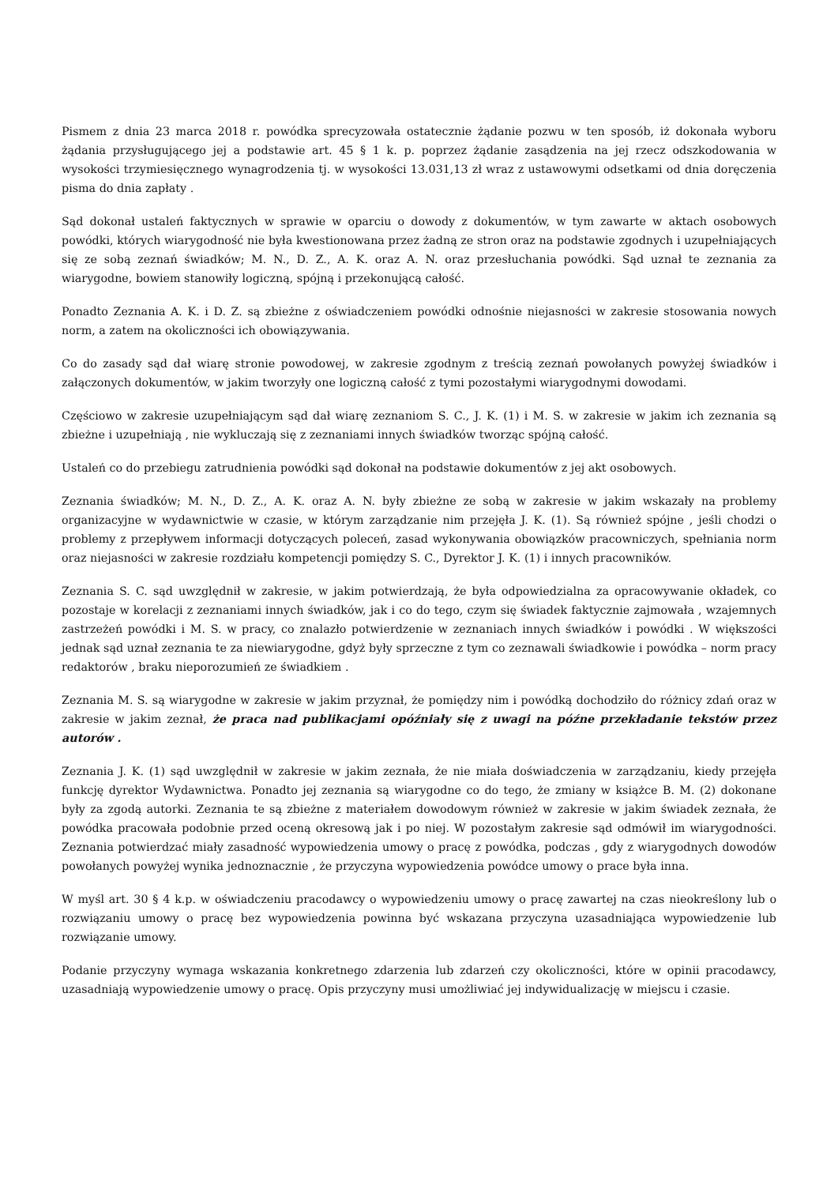Pismem z dnia 23 marca 2018 r. powódka sprecyzowała ostatecznie żądanie pozwu w ten sposób, iż dokonała wyboru żądania przysługującego jej a podstawie art. 45 § 1 k. p. poprzez żądanie zasądzenia na jej rzecz odszkodowania w wysokości trzymiesięcznego wynagrodzenia tj. w wysokości 13.031,13 zł wraz z ustawowymi odsetkami od dnia doręczenia pisma do dnia zapłaty .
Sąd dokonał ustaleń faktycznych w sprawie w oparciu o dowody z dokumentów, w tym zawarte w aktach osobowych powódki, których wiarygodność nie była kwestionowana przez żadną ze stron oraz na podstawie zgodnych i uzupełniających się ze sobą zeznań świadków; M. N., D. Z., A. K. oraz A. N. oraz przesłuchania powódki. Sąd uznał te zeznania za wiarygodne, bowiem stanowiły logiczną, spójną i przekonującą całość.
Ponadto Zeznania A. K. i D. Z. są zbieżne z oświadczeniem powódki odnośnie niejasności w zakresie stosowania nowych norm, a zatem na okoliczności ich obowiązywania.
Co do zasady sąd dał wiarę stronie powodowej, w zakresie zgodnym z treścią zeznań powołanych powyżej świadków i załączonych dokumentów, w jakim tworzyły one logiczną całość z tymi pozostałymi wiarygodnymi dowodami.
Częściowo w zakresie uzupełniającym sąd dał wiarę zeznaniom S. C., J. K. (1) i M. S. w zakresie w jakim ich zeznania są zbieżne i uzupełniają , nie wykluczają się z zeznaniami innych świadków tworząc spójną całość.
Ustaleń co do przebiegu zatrudnienia powódki sąd dokonał na podstawie dokumentów z jej akt osobowych.
Zeznania świadków; M. N., D. Z., A. K. oraz A. N. były zbieżne ze sobą w zakresie w jakim wskazały na problemy organizacyjne w wydawnictwie w czasie, w którym zarządzanie nim przejęła J. K. (1). Są również spójne , jeśli chodzi o problemy z przepływem informacji dotyczących poleceń, zasad wykonywania obowiązków pracowniczych, spełniania norm oraz niejasności w zakresie rozdziału kompetencji pomiędzy S. C., Dyrektor J. K. (1) i innych pracowników.
Zeznania S. C. sąd uwzględnił w zakresie, w jakim potwierdzają, że była odpowiedzialna za opracowywanie okładek, co pozostaje w korelacji z zeznaniami innych świadków, jak i co do tego, czym się świadek faktycznie zajmowała , wzajemnych zastrzeżeń powódki i M. S. w pracy, co znalazło potwierdzenie w zeznaniach innych świadków i powódki . W większości jednak sąd uznał zeznania te za niewiarygodne, gdyż były sprzeczne z tym co zeznawali świadkowie i powódka – norm pracy redaktorów , braku nieporozumień ze świadkiem .
Zeznania M. S. są wiarygodne w zakresie w jakim przyznał, że pomiędzy nim i powódką dochodziło do różnicy zdań oraz w zakresie w jakim zeznał, że praca nad publikacjami opóźniały się z uwagi na późne przekładanie tekstów przez autorów .
Zeznania J. K. (1) sąd uwzględnił w zakresie w jakim zeznała, że nie miała doświadczenia w zarządzaniu, kiedy przejęła funkcję dyrektor Wydawnictwa. Ponadto jej zeznania są wiarygodne co do tego, że zmiany w książce B. M. (2) dokonane były za zgodą autorki. Zeznania te są zbieżne z materiałem dowodowym również w zakresie w jakim świadek zeznała, że powódka pracowała podobnie przed oceną okresową jak i po niej. W pozostałym zakresie sąd odmówił im wiarygodności. Zeznania potwierdzać miały zasadność wypowiedzenia umowy o pracę z powódka, podczas , gdy z wiarygodnych dowodów powołanych powyżej wynika jednoznacznie , że przyczyna wypowiedzenia powódce umowy o prace była inna.
W myśl art. 30 § 4 k.p. w oświadczeniu pracodawcy o wypowiedzeniu umowy o pracę zawartej na czas nieokreślony lub o rozwiązaniu umowy o pracę bez wypowiedzenia powinna być wskazana przyczyna uzasadniająca wypowiedzenie lub rozwiązanie umowy.
Podanie przyczyny wymaga wskazania konkretnego zdarzenia lub zdarzeń czy okoliczności, które w opinii pracodawcy, uzasadniają wypowiedzenie umowy o pracę. Opis przyczyny musi umożliwiać jej indywidualizację w miejscu i czasie.